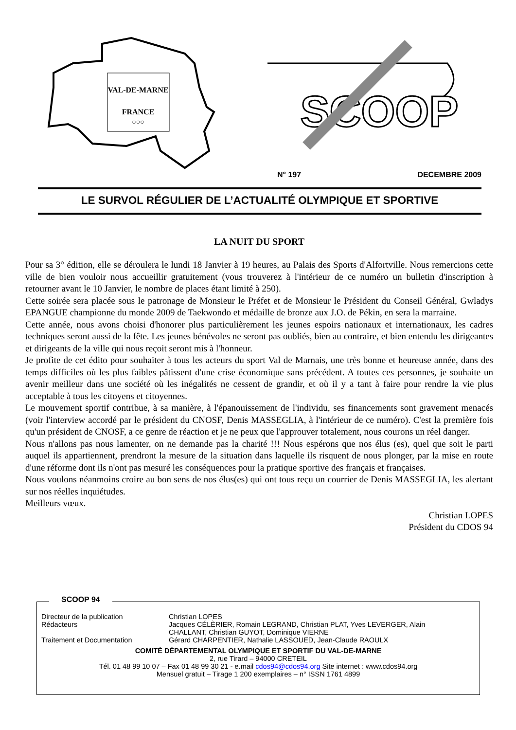VAL-DE-MARNE
FRANCE
○○○
SCOOP
N° 197 DECEMBRE 2009
LE SURVOL RÉGULIER DE L’ACTUALITÉ OLYMPIQUE ET SPORTIVE
LA NUIT DU SPORT
Pour sa 3° édition, elle se déroulera le lundi 18 Janvier à 19 heures, au Palais des Sports d'Alfortville. Nous remercions cette ville de bien vouloir nous accueillir gratuitement (vous trouverez à l'intérieur de ce numéro un bulletin d'inscription à retourner avant le 10 Janvier, le nombre de places étant limité à 250).
Cette soirée sera placée sous le patronage de Monsieur le Préfet et de Monsieur le Président du Conseil Général, Gwladys EPANGUE championne du monde 2009 de Taekwondo et médaille de bronze aux J.O. de Pékin, en sera la marraine.
Cette année, nous avons choisi d'honorer plus particulièrement les jeunes espoirs nationaux et internationaux, les cadres techniques seront aussi de la fête. Les jeunes bénévoles ne seront pas oubliés, bien au contraire, et bien entendu les dirigeantes et dirigeants de la ville qui nous reçoit seront mis à l'honneur.
Je profite de cet édito pour souhaiter à tous les acteurs du sport Val de Marnais, une très bonne et heureuse année, dans des temps difficiles où les plus faibles pâtissent d'une crise économique sans précédent. A toutes ces personnes, je souhaite un avenir meilleur dans une société où les inégalités ne cessent de grandir, et où il y a tant à faire pour rendre la vie plus acceptable à tous les citoyens et citoyennes.
Le mouvement sportif contribue, à sa manière, à l'épanouissement de l'individu, ses financements sont gravement menacés (voir l'interview accordé par le président du CNOSF, Denis MASSEGLIA, à l'intérieur de ce numéro). C'est la première fois qu'un président de CNOSF, a ce genre de réaction et je ne peux que l'approuver totalement, nous courons un réel danger.
Nous n'allons pas nous lamenter, on ne demande pas la charité !!! Nous espérons que nos élus (es), quel que soit le parti auquel ils appartiennent, prendront la mesure de la situation dans laquelle ils risquent de nous plonger, par la mise en route d'une réforme dont ils n'ont pas mesuré les conséquences pour la pratique sportive des français et françaises.
Nous voulons néanmoins croire au bon sens de nos élus(es) qui ont tous reçu un courrier de Denis MASSEGLIA, les alertant sur nos réelles inquiétudes.
Meilleurs vœux.
Christian LOPES
Président du CDOS 94
SCOOP 94
Directeur de la publication Christian LOPES
Rédacteurs Jacques CÉLÈRIER, Romain LEGRAND, Christian PLAT, Yves LEVERGER, Alain CHALLANT, Christian GUYOT, Dominique VIERNE
Traitement et Documentation Gérard CHARPENTIER, Nathalie LASSOUED, Jean-Claude RAOULX
COMITÉ DÉPARTEMENTAL OLYMPIQUE ET SPORTIF DU VAL-DE-MARNE
2, rue Tirard – 94000 CRETEIL
Tél. 01 48 99 10 07 – Fax 01 48 99 30 21 - e.mail cdos94@cdos94.org Site internet : www.cdos94.org
Mensuel gratuit – Tirage 1 200 exemplaires – n° ISSN 1761 4899